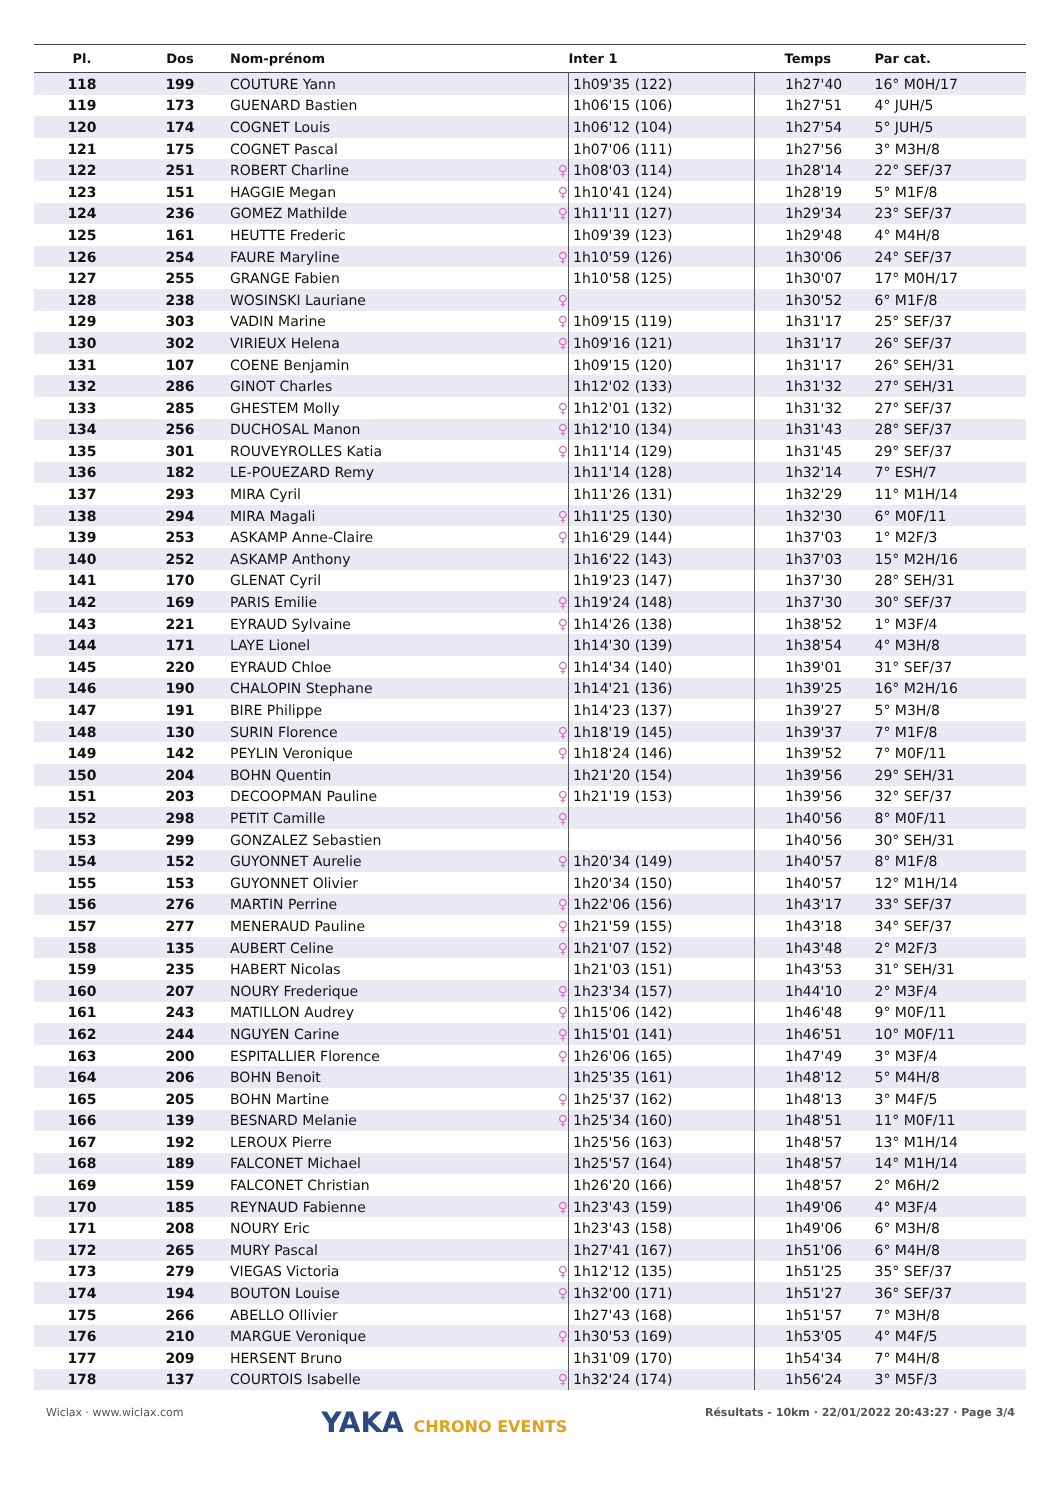| Pl. | Dos | Nom-prénom | | Inter 1 | Temps | Par cat. |
| --- | --- | --- | --- | --- | --- | --- |
| 118 | 199 | COUTURE Yann | | 1h09'35 (122) | 1h27'40 | 16° M0H/17 |
| 119 | 173 | GUENARD Bastien | | 1h06'15 (106) | 1h27'51 | 4° JUH/5 |
| 120 | 174 | COGNET Louis | | 1h06'12 (104) | 1h27'54 | 5° JUH/5 |
| 121 | 175 | COGNET Pascal | | 1h07'06 (111) | 1h27'56 | 3° M3H/8 |
| 122 | 251 | ROBERT Charline | ♀ | 1h08'03 (114) | 1h28'14 | 22° SEF/37 |
| 123 | 151 | HAGGIE Megan | ♀ | 1h10'41 (124) | 1h28'19 | 5° M1F/8 |
| 124 | 236 | GOMEZ Mathilde | ♀ | 1h11'11 (127) | 1h29'34 | 23° SEF/37 |
| 125 | 161 | HEUTTE Frederic | | 1h09'39 (123) | 1h29'48 | 4° M4H/8 |
| 126 | 254 | FAURE Maryline | ♀ | 1h10'59 (126) | 1h30'06 | 24° SEF/37 |
| 127 | 255 | GRANGE Fabien | | 1h10'58 (125) | 1h30'07 | 17° M0H/17 |
| 128 | 238 | WOSINSKI Lauriane | ♀ | | 1h30'52 | 6° M1F/8 |
| 129 | 303 | VADIN Marine | ♀ | 1h09'15 (119) | 1h31'17 | 25° SEF/37 |
| 130 | 302 | VIRIEUX Helena | ♀ | 1h09'16 (121) | 1h31'17 | 26° SEF/37 |
| 131 | 107 | COENE Benjamin | | 1h09'15 (120) | 1h31'17 | 26° SEH/31 |
| 132 | 286 | GINOT Charles | | 1h12'02 (133) | 1h31'32 | 27° SEH/31 |
| 133 | 285 | GHESTEM Molly | ♀ | 1h12'01 (132) | 1h31'32 | 27° SEF/37 |
| 134 | 256 | DUCHOSAL Manon | ♀ | 1h12'10 (134) | 1h31'43 | 28° SEF/37 |
| 135 | 301 | ROUVEYROLLES Katia | ♀ | 1h11'14 (129) | 1h31'45 | 29° SEF/37 |
| 136 | 182 | LE-POUEZARD Remy | | 1h11'14 (128) | 1h32'14 | 7° ESH/7 |
| 137 | 293 | MIRA Cyril | | 1h11'26 (131) | 1h32'29 | 11° M1H/14 |
| 138 | 294 | MIRA Magali | ♀ | 1h11'25 (130) | 1h32'30 | 6° M0F/11 |
| 139 | 253 | ASKAMP Anne-Claire | ♀ | 1h16'29 (144) | 1h37'03 | 1° M2F/3 |
| 140 | 252 | ASKAMP Anthony | | 1h16'22 (143) | 1h37'03 | 15° M2H/16 |
| 141 | 170 | GLENAT Cyril | | 1h19'23 (147) | 1h37'30 | 28° SEH/31 |
| 142 | 169 | PARIS Emilie | ♀ | 1h19'24 (148) | 1h37'30 | 30° SEF/37 |
| 143 | 221 | EYRAUD Sylvaine | ♀ | 1h14'26 (138) | 1h38'52 | 1° M3F/4 |
| 144 | 171 | LAYE Lionel | | 1h14'30 (139) | 1h38'54 | 4° M3H/8 |
| 145 | 220 | EYRAUD Chloe | ♀ | 1h14'34 (140) | 1h39'01 | 31° SEF/37 |
| 146 | 190 | CHALOPIN Stephane | | 1h14'21 (136) | 1h39'25 | 16° M2H/16 |
| 147 | 191 | BIRE Philippe | | 1h14'23 (137) | 1h39'27 | 5° M3H/8 |
| 148 | 130 | SURIN Florence | ♀ | 1h18'19 (145) | 1h39'37 | 7° M1F/8 |
| 149 | 142 | PEYLIN Veronique | ♀ | 1h18'24 (146) | 1h39'52 | 7° M0F/11 |
| 150 | 204 | BOHN Quentin | | 1h21'20 (154) | 1h39'56 | 29° SEH/31 |
| 151 | 203 | DECOOPMAN Pauline | ♀ | 1h21'19 (153) | 1h39'56 | 32° SEF/37 |
| 152 | 298 | PETIT Camille | ♀ | | 1h40'56 | 8° M0F/11 |
| 153 | 299 | GONZALEZ Sebastien | | | 1h40'56 | 30° SEH/31 |
| 154 | 152 | GUYONNET Aurelie | ♀ | 1h20'34 (149) | 1h40'57 | 8° M1F/8 |
| 155 | 153 | GUYONNET Olivier | | 1h20'34 (150) | 1h40'57 | 12° M1H/14 |
| 156 | 276 | MARTIN Perrine | ♀ | 1h22'06 (156) | 1h43'17 | 33° SEF/37 |
| 157 | 277 | MENERAUD Pauline | ♀ | 1h21'59 (155) | 1h43'18 | 34° SEF/37 |
| 158 | 135 | AUBERT Celine | ♀ | 1h21'07 (152) | 1h43'48 | 2° M2F/3 |
| 159 | 235 | HABERT Nicolas | | 1h21'03 (151) | 1h43'53 | 31° SEH/31 |
| 160 | 207 | NOURY Frederique | ♀ | 1h23'34 (157) | 1h44'10 | 2° M3F/4 |
| 161 | 243 | MATILLON Audrey | ♀ | 1h15'06 (142) | 1h46'48 | 9° M0F/11 |
| 162 | 244 | NGUYEN Carine | ♀ | 1h15'01 (141) | 1h46'51 | 10° M0F/11 |
| 163 | 200 | ESPITALLIER Florence | ♀ | 1h26'06 (165) | 1h47'49 | 3° M3F/4 |
| 164 | 206 | BOHN Benoit | | 1h25'35 (161) | 1h48'12 | 5° M4H/8 |
| 165 | 205 | BOHN Martine | ♀ | 1h25'37 (162) | 1h48'13 | 3° M4F/5 |
| 166 | 139 | BESNARD Melanie | ♀ | 1h25'34 (160) | 1h48'51 | 11° M0F/11 |
| 167 | 192 | LEROUX Pierre | | 1h25'56 (163) | 1h48'57 | 13° M1H/14 |
| 168 | 189 | FALCONET Michael | | 1h25'57 (164) | 1h48'57 | 14° M1H/14 |
| 169 | 159 | FALCONET Christian | | 1h26'20 (166) | 1h48'57 | 2° M6H/2 |
| 170 | 185 | REYNAUD Fabienne | ♀ | 1h23'43 (159) | 1h49'06 | 4° M3F/4 |
| 171 | 208 | NOURY Eric | | 1h23'43 (158) | 1h49'06 | 6° M3H/8 |
| 172 | 265 | MURY Pascal | | 1h27'41 (167) | 1h51'06 | 6° M4H/8 |
| 173 | 279 | VIEGAS Victoria | ♀ | 1h12'12 (135) | 1h51'25 | 35° SEF/37 |
| 174 | 194 | BOUTON Louise | ♀ | 1h32'00 (171) | 1h51'27 | 36° SEF/37 |
| 175 | 266 | ABELLO Ollivier | | 1h27'43 (168) | 1h51'57 | 7° M3H/8 |
| 176 | 210 | MARGUE Veronique | ♀ | 1h30'53 (169) | 1h53'05 | 4° M4F/5 |
| 177 | 209 | HERSENT Bruno | | 1h31'09 (170) | 1h54'34 | 7° M4H/8 |
| 178 | 137 | COURTOIS Isabelle | ♀ | 1h32'24 (174) | 1h56'24 | 3° M5F/3 |
Wiclax · www.wiclax.com YAKA CHRONO EVENTS Résultats - 10km · 22/01/2022 20:43:27 · Page 3/4